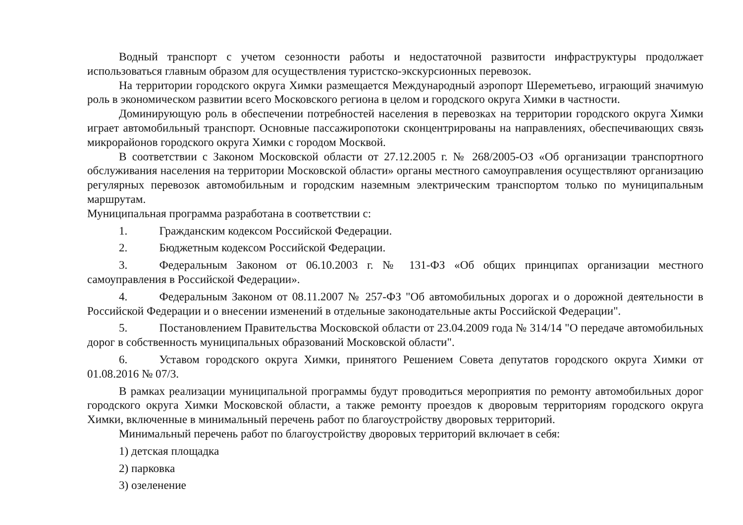Водный транспорт с учетом сезонности работы и недостаточной развитости инфраструктуры продолжает использоваться главным образом для осуществления туристско-экскурсионных перевозок.
На территории городского округа Химки размещается Международный аэропорт Шереметьево, играющий значимую роль в экономическом развитии всего Московского региона в целом и городского округа Химки в частности.
Доминирующую роль в обеспечении потребностей населения в перевозках на территории городского округа Химки играет автомобильный транспорт. Основные пассажиропотоки сконцентрированы на направлениях, обеспечивающих связь микрорайонов городского округа Химки с городом Москвой.
В соответствии с Законом Московской области от 27.12.2005 г. № 268/2005-ОЗ «Об организации транспортного обслуживания населения на территории Московской области» органы местного самоуправления осуществляют организацию регулярных перевозок автомобильным и городским наземным электрическим транспортом только по муниципальным маршрутам.
Муниципальная программа разработана в соответствии с:
1. Гражданским кодексом Российской Федерации.
2. Бюджетным кодексом Российской Федерации.
3. Федеральным Законом от 06.10.2003 г. № 131-ФЗ «Об общих принципах организации местного самоуправления в Российской Федерации».
4. Федеральным Законом от 08.11.2007 № 257-ФЗ "Об автомобильных дорогах и о дорожной деятельности в Российской Федерации и о внесении изменений в отдельные законодательные акты Российской Федерации".
5. Постановлением Правительства Московской области от 23.04.2009 года № 314/14 "О передаче автомобильных дорог в собственность муниципальных образований Московской области".
6. Уставом городского округа Химки, принятого Решением Совета депутатов городского округа Химки от 01.08.2016 № 07/3.
В рамках реализации муниципальной программы будут проводиться мероприятия по ремонту автомобильных дорог городского округа Химки Московской области, а также ремонту проездов к дворовым территориям городского округа Химки, включенные в минимальный перечень работ по благоустройству дворовых территорий.
Минимальный перечень работ по благоустройству дворовых территорий включает в себя:
1) детская площадка
2) парковка
3) озеленение